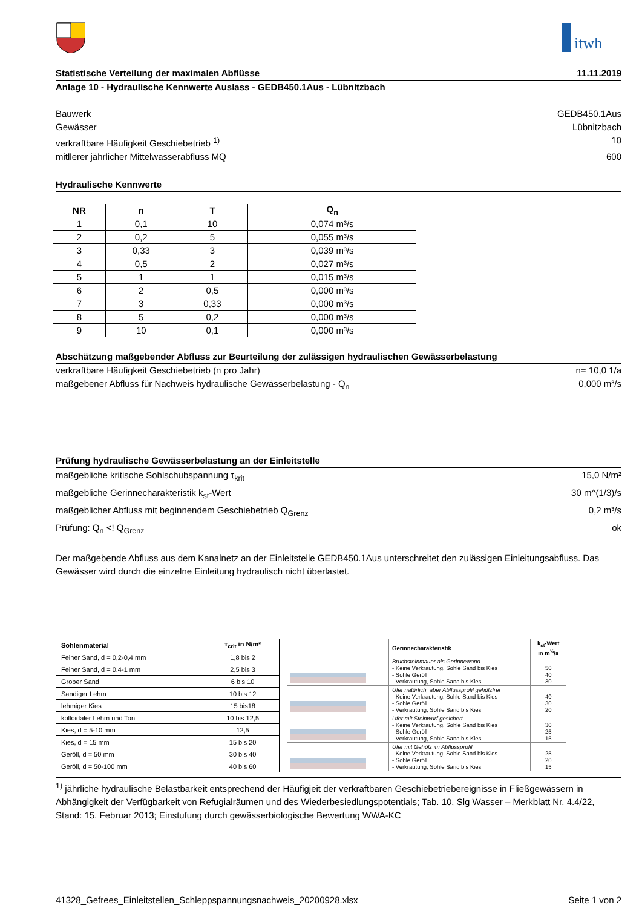itwh
Statistische Verteilung der maximalen Abflüsse 11.11.2019
Anlage 10 - Hydraulische Kennwerte Auslass - GEDB450.1Aus - Lübnitzbach
Bauwerk GEDB450.1Aus
Gewässer Lübnitzbach
verkraftbare Häufigkeit Geschiebetrieb <sup>1)</sup> 10
mitllerer jährlicher Mittelwasserabfluss MQ 600
Hydraulische Kennwerte
| NR | n | T | Q<sub>n</sub> |
| --- | --- | --- | --- |
| 1 | 0,1 | 10 | 0,074 m³/s |
| 2 | 0,2 | 5 | 0,055 m³/s |
| 3 | 0,33 | 3 | 0,039 m³/s |
| 4 | 0,5 | 2 | 0,027 m³/s |
| 5 | 1 | 1 | 0,015 m³/s |
| 6 | 2 | 0,5 | 0,000 m³/s |
| 7 | 3 | 0,33 | 0,000 m³/s |
| 8 | 5 | 0,2 | 0,000 m³/s |
| 9 | 10 | 0,1 | 0,000 m³/s |
Abschätzung maßgebender Abfluss zur Beurteilung der zulässigen hydraulischen Gewässerbelastung
verkraftbare Häufigkeit Geschiebetrieb (n pro Jahr) n= 10,0 1/a
maßgebener Abfluss für Nachweis hydraulische Gewässerbelastung - Q<sub>n</sub> 0,000 m³/s
Prüfung hydraulische Gewässerbelastung an der Einleitstelle
maßgebliche kritische Sohlschubspannung τ<sub>krit</sub> 15,0 N/m²
maßgebliche Gerinnecharakteristik k<sub>st</sub>-Wert 30 m^(1/3)/s
maßgeblicher Abfluss mit beginnendem Geschiebetrieb Q<sub>Grenz</sub> 0,2 m³/s
Prüfung: Q<sub>n</sub> <! Q<sub>Grenz</sub> ok
Der maßgebende Abfluss aus dem Kanalnetz an der Einleitstelle GEDB450.1Aus unterschreitet den zulässigen Einleitungsabfluss. Das Gewässer wird durch die einzelne Einleitung hydraulisch nicht überlastet.
| Sohlenmaterial | τ<sub>crit</sub> in N/m² |
| --- | --- |
| Feiner Sand, d = 0,2-0,4 mm | 1,8 bis 2 |
| Feiner Sand, d = 0,4-1 mm | 2,5 bis 3 |
| Grober Sand | 6 bis 10 |
| Sandiger Lehm | 10 bis 12 |
| lehmiger Kies | 15 bis18 |
| kolloidaler Lehm und Ton | 10 bis 12,5 |
| Kies, d = 5-10 mm | 12,5 |
| Kies, d = 15 mm | 15 bis 20 |
| Geröll, d = 50 mm | 30 bis 40 |
| Geröll, d = 50-100 mm | 40 bis 60 |
| | Gerinnecharakteristik | k<sub>st</sub>-Wert in m<sup>⅓</sup>/s |
| --- | --- | --- |
| | Bruchsteinmauer als Gerinnewand - Keine Verkrautung, Sohle Sand bis Kies - Sohle Geröll - Verkrautung, Sohle Sand bis Kies | 50 40 30 |
| | Ufer natürlich, aber Abflussprofil gehölzfrei - Keine Verkrautung, Sohle Sand bis Kies - Sohle Geröll - Verkrautung, Sohle Sand bis Kies | 40 30 20 |
| | Ufer mit Steinwurf gesichert - Keine Verkrautung, Sohle Sand bis Kies - Sohle Geröll - Verkrautung, Sohle Sand bis Kies | 30 25 15 |
| | Ufer mit Gehölz im Abflussprofil - Keine Verkrautung, Sohle Sand bis Kies - Sohle Geröll - Verkrautung, Sohle Sand bis Kies | 25 20 15 |
<sup>1)</sup> jährliche hydraulische Belastbarkeit entsprechend der Häufigjeit der verkraftbaren Geschiebetriebereignisse in Fließgewässern in Abhängigkeit der Verfügbarkeit von Refugialräumen und des Wiederbesiedlungspotentials; Tab. 10, Slg Wasser – Merkblatt Nr. 4.4/22, Stand: 15. Februar 2013; Einstufung durch gewässerbiologische Bewertung WWA-KC
41328_Gefrees_Einleitstellen_Schleppspannungsnachweis_20200928.xlsx Seite 1 von 2